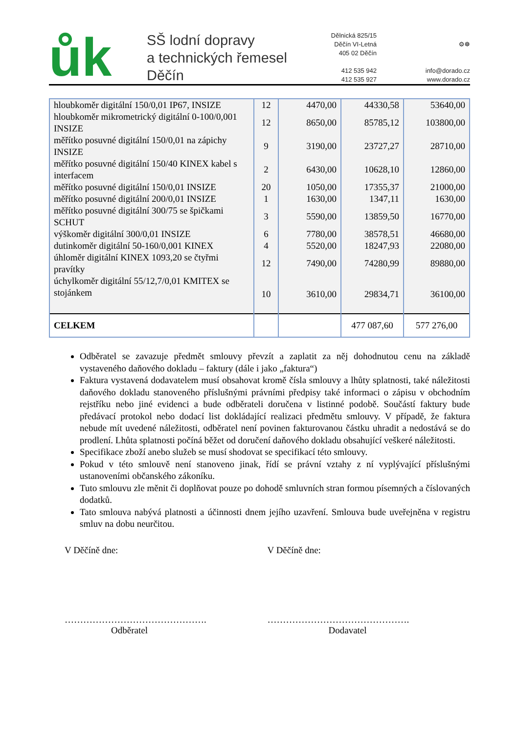ůk
SŠ lodní dopravy
a technických řemesel
Děčín
Dělnická 825/15
Děčín VI-Letná
405 02 Děčín
412 535 942
412 535 927
⚙☸
info@dorado.cz
www.dorado.cz
| hloubkoměr digitální 150/0,01 IP67, INSIZE | 12 | 4470,00 | 44330,58 | 53640,00 |
| hloubkoměr mikrometrický digitální 0-100/0,001 INSIZE | 12 | 8650,00 | 85785,12 | 103800,00 |
| měřítko posuvné digitální 150/0,01 na zápichy INSIZE | 9 | 3190,00 | 23727,27 | 28710,00 |
| měřítko posuvné digitální 150/40 KINEX kabel s interfacem | 2 | 6430,00 | 10628,10 | 12860,00 |
| měřítko posuvné digitální 150/0,01 INSIZE | 20 | 1050,00 | 17355,37 | 21000,00 |
| měřítko posuvné digitální 200/0,01 INSIZE | 1 | 1630,00 | 1347,11 | 1630,00 |
| měřítko posuvné digitální 300/75 se špičkami SCHUT | 3 | 5590,00 | 13859,50 | 16770,00 |
| výškoměr digitální 300/0,01 INSIZE | 6 | 7780,00 | 38578,51 | 46680,00 |
| dutinkoměr digitální 50-160/0,001 KINEX | 4 | 5520,00 | 18247,93 | 22080,00 |
| úhloměr digitální KINEX 1093,20 se čtyřmi pravítky | 12 | 7490,00 | 74280,99 | 89880,00 |
| úchylkoměr digitální 55/12,7/0,01 KMITEX se stojánkem | 10 | 3610,00 | 29834,71 | 36100,00 |
| CELKEM | | | 477 087,60 | 577 276,00 |
Odběratel se zavazuje předmět smlouvy převzít a zaplatit za něj dohodnutou cenu na základě vystaveného daňového dokladu – faktury (dále i jako „faktura“)
Faktura vystavená dodavatelem musí obsahovat kromě čísla smlouvy a lhůty splatnosti, také náležitosti daňového dokladu stanoveného příslušnými právními předpisy také informaci o zápisu v obchodním rejstříku nebo jiné evidenci a bude odběrateli doručena v listinné podobě. Součástí faktury bude předávací protokol nebo dodací list dokládající realizaci předmětu smlouvy. V případě, že faktura nebude mít uvedené náležitosti, odběratel není povinen fakturovanou částku uhradit a nedostává se do prodlení. Lhůta splatnosti počíná běžet od doručení daňového dokladu obsahující veškeré náležitosti.
Specifikace zboží anebo služeb se musí shodovat se specifikací této smlouvy.
Pokud v této smlouvě není stanoveno jinak, řídí se právní vztahy z ní vyplývající příslušnými ustanoveními občanského zákoníku.
Tuto smlouvu zle měnit či doplňovat pouze po dohodě smluvních stran formou písemných a číslovaných dodatků.
Tato smlouva nabývá platnosti a účinnosti dnem jejího uzavření. Smlouva bude uveřejněna v registru smluv na dobu neurčitou.
V Děčíně dne: V Děčíně dne:
……………………………………….
Odběratel
……………………………………….
Dodavatel